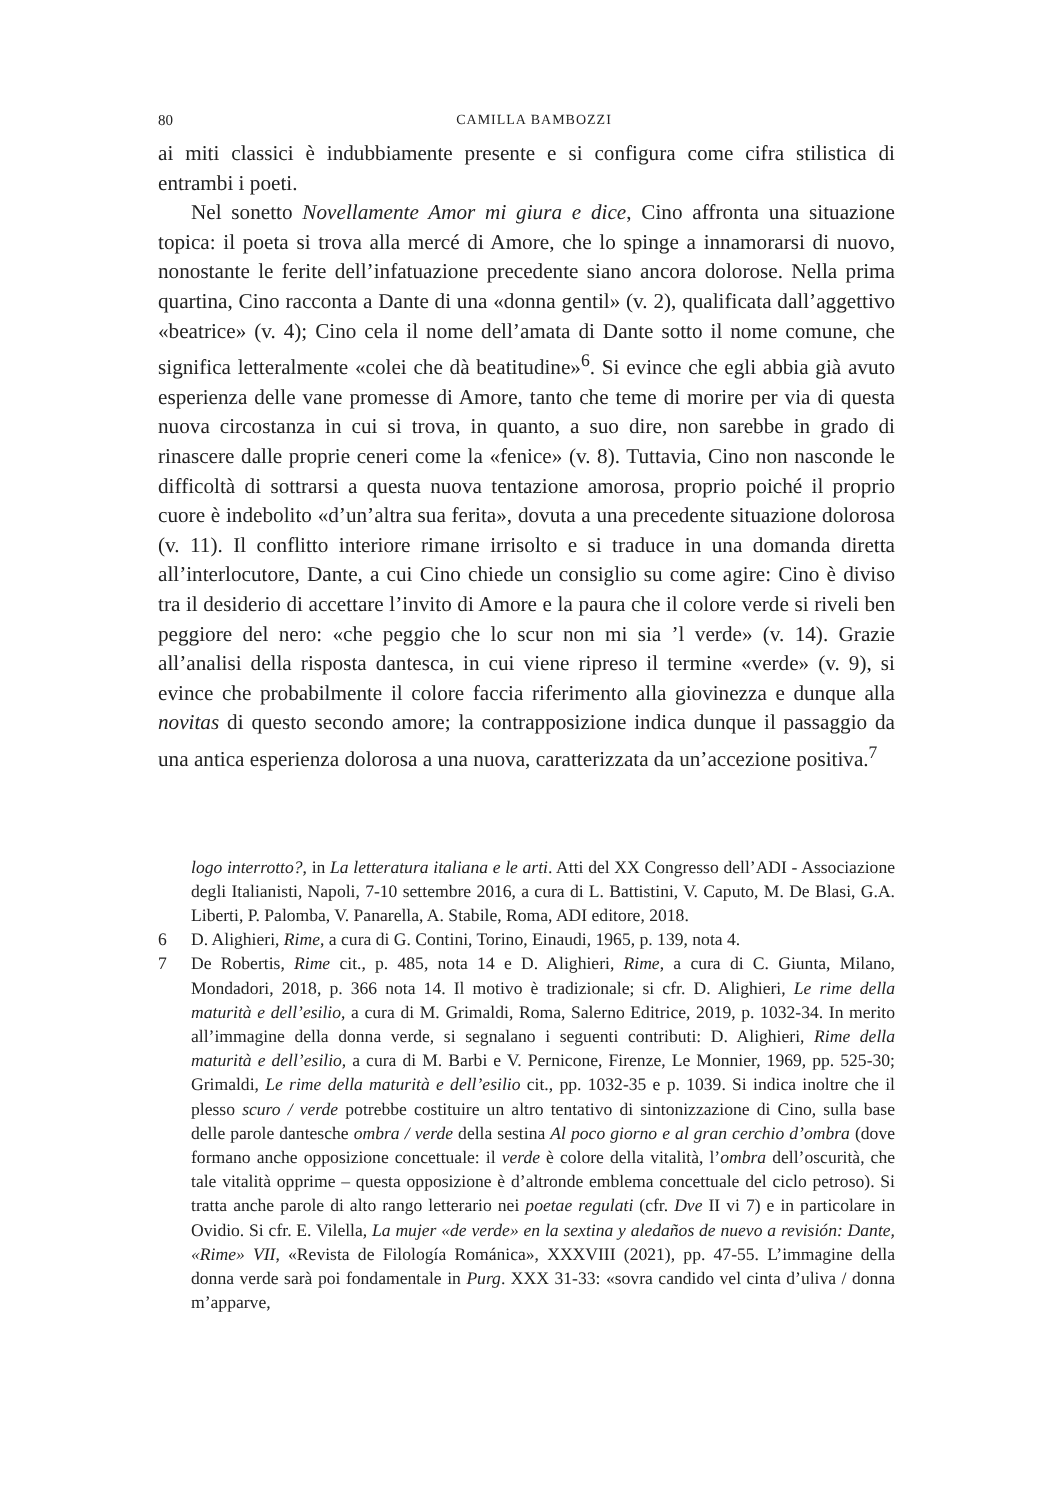80 CAMILLA BAMBOZZI
ai miti classici è indubbiamente presente e si configura come cifra stilistica di entrambi i poeti.
Nel sonetto Novellamente Amor mi giura e dice, Cino affronta una situazione topica: il poeta si trova alla mercé di Amore, che lo spinge a innamorarsi di nuovo, nonostante le ferite dell’infatuazione precedente siano ancora dolorose. Nella prima quartina, Cino racconta a Dante di una «donna gentil» (v. 2), qualificata dall’aggettivo «beatrice» (v. 4); Cino cela il nome dell’amata di Dante sotto il nome comune, che significa letteralmente «colei che dà beatitudine»<sup>6</sup>. Si evince che egli abbia già avuto esperienza delle vane promesse di Amore, tanto che teme di morire per via di questa nuova circostanza in cui si trova, in quanto, a suo dire, non sarebbe in grado di rinascere dalle proprie ceneri come la «fenice» (v. 8). Tuttavia, Cino non nasconde le difficoltà di sottrarsi a questa nuova tentazione amorosa, proprio poiché il proprio cuore è indebolito «d’un’altra sua ferita», dovuta a una precedente situazione dolorosa (v. 11). Il conflitto interiore rimane irrisolto e si traduce in una domanda diretta all’interlocutore, Dante, a cui Cino chiede un consiglio su come agire: Cino è diviso tra il desiderio di accettare l’invito di Amore e la paura che il colore verde si riveli ben peggiore del nero: «che peggio che lo scur non mi sia ’l verde» (v. 14). Grazie all’analisi della risposta dantesca, in cui viene ripreso il termine «verde» (v. 9), si evince che probabilmente il colore faccia riferimento alla giovinezza e dunque alla novitas di questo secondo amore; la contrapposizione indica dunque il passaggio da una antica esperienza dolorosa a una nuova, caratterizzata da un’accezione positiva.<sup>7</sup>
logo interrotto?, in La letteratura italiana e le arti. Atti del XX Congresso dell’ADI - Associazione degli Italianisti, Napoli, 7-10 settembre 2016, a cura di L. Battistini, V. Caputo, M. De Blasi, G.A. Liberti, P. Palomba, V. Panarella, A. Stabile, Roma, ADI editore, 2018.
6 D. Alighieri, Rime, a cura di G. Contini, Torino, Einaudi, 1965, p. 139, nota 4.
7 De Robertis, Rime cit., p. 485, nota 14 e D. Alighieri, Rime, a cura di C. Giunta, Milano, Mondadori, 2018, p. 366 nota 14. Il motivo è tradizionale; si cfr. D. Alighieri, Le rime della maturità e dell’esilio, a cura di M. Grimaldi, Roma, Salerno Editrice, 2019, p. 1032-34. In merito all’immagine della donna verde, si segnalano i seguenti contributi: D. Alighieri, Rime della maturità e dell’esilio, a cura di M. Barbi e V. Pernicone, Firenze, Le Monnier, 1969, pp. 525-30; Grimaldi, Le rime della maturità e dell’esilio cit., pp. 1032-35 e p. 1039. Si indica inoltre che il plesso scuro / verde potrebbe costituire un altro tentativo di sintonizzazione di Cino, sulla base delle parole dantesche ombra / verde della sestina Al poco giorno e al gran cerchio d’ombra (dove formano anche opposizione concettuale: il verde è colore della vitalità, l’ombra dell’oscurità, che tale vitalità opprime – questa opposizione è d’altronde emblema concettuale del ciclo petroso). Si tratta anche parole di alto rango letterario nei poetae regulati (cfr. Dve II vi 7) e in particolare in Ovidio. Si cfr. E. Vilella, La mujer «de verde» en la sextina y aledaños de nuevo a revisión: Dante, «Rime» VII, «Revista de Filología Románica», XXXVIII (2021), pp. 47-55. L’immagine della donna verde sarà poi fondamentale in Purg. XXX 31-33: «sovra candido vel cinta d’uliva / donna m’apparve,